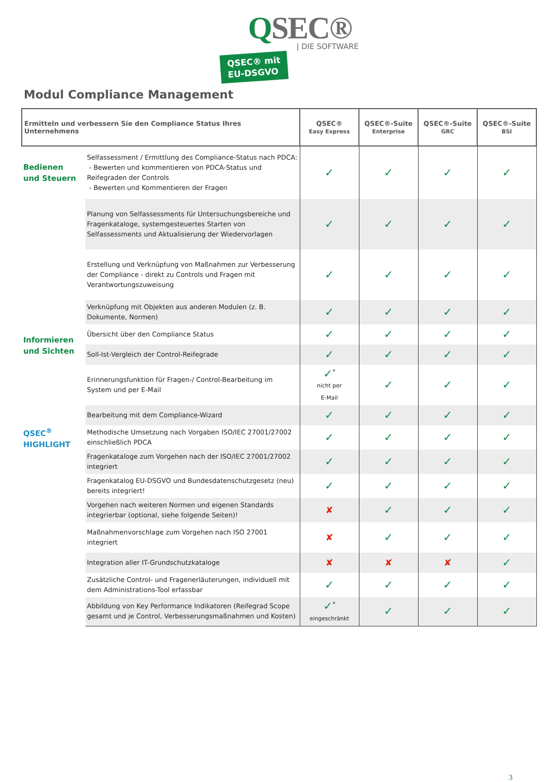QSEC®
| DIE SOFTWARE
QSEC® mit
EU-DSGVO
Modul Compliance Management
| Ermitteln und verbessern Sie den Compliance Status Ihres Unternehmens | | QSEC® Easy Express | QSEC®-Suite Enterprise | QSEC®-Suite GRC | QSEC®-Suite BSI |
| --- | --- | --- | --- | --- | --- |
| Bedienen und Steuern | Selfassessment / Ermittlung des Compliance-Status nach PDCA: - Bewerten und kommentieren von PDCA-Status und Reifegraden der Controls - Bewerten und Kommentieren der Fragen | ✓ | ✓ | ✓ | ✓ |
| | Planung von Selfassessments für Untersuchungsbereiche und Fragenkataloge, systemgesteuertes Starten von Selfassessments und Aktualisierung der Wiedervorlagen | ✓ | ✓ | ✓ | ✓ |
| | Erstellung und Verknüpfung von Maßnahmen zur Verbesserung der Compliance - direkt zu Controls und Fragen mit Verantwortungszuweisung | ✓ | ✓ | ✓ | ✓ |
| | Verknüpfung mit Objekten aus anderen Modulen (z. B. Dokumente, Normen) | ✓ | ✓ | ✓ | ✓ |
| Informieren und Sichten | Übersicht über den Compliance Status | ✓ | ✓ | ✓ | ✓ |
| | Soll-Ist-Vergleich der Control-Reifegrade | ✓ | ✓ | ✓ | ✓ |
| | Erinnerungsfunktion für Fragen-/ Control-Bearbeitung im System und per E-Mail | ✓<sup>*</sup> nicht per E-Mail | ✓ | ✓ | ✓ |
| | Bearbeitung mit dem Compliance-Wizard | ✓ | ✓ | ✓ | ✓ |
| QSEC<sup>®</sup> HIGHLIGHT | Methodische Umsetzung nach Vorgaben ISO/IEC 27001/27002 einschließlich PDCA | ✓ | ✓ | ✓ | ✓ |
| | Fragenkataloge zum Vorgehen nach der ISO/IEC 27001/27002 integriert | ✓ | ✓ | ✓ | ✓ |
| | Fragenkatalog EU-DSGVO und Bundesdatenschutzgesetz (neu) bereits integriert! | ✓ | ✓ | ✓ | ✓ |
| | Vorgehen nach weiteren Normen und eigenen Standards integrierbar (optional, siehe folgende Seiten)! | ✘ | ✓ | ✓ | ✓ |
| | Maßnahmenvorschlage zum Vorgehen nach ISO 27001 integriert | ✘ | ✓ | ✓ | ✓ |
| | Integration aller IT-Grundschutzkataloge | ✘ | ✘ | ✘ | ✓ |
| | Zusätzliche Control- und Fragenerläuterungen, individuell mit dem Administrations-Tool erfassbar | ✓ | ✓ | ✓ | ✓ |
| | Abbildung von Key Performance Indikatoren (Reifegrad Scope gesamt und je Control, Verbesserungsmaßnahmen und Kosten) | ✓<sup>*</sup> eingeschränkt | ✓ | ✓ | ✓ |
3